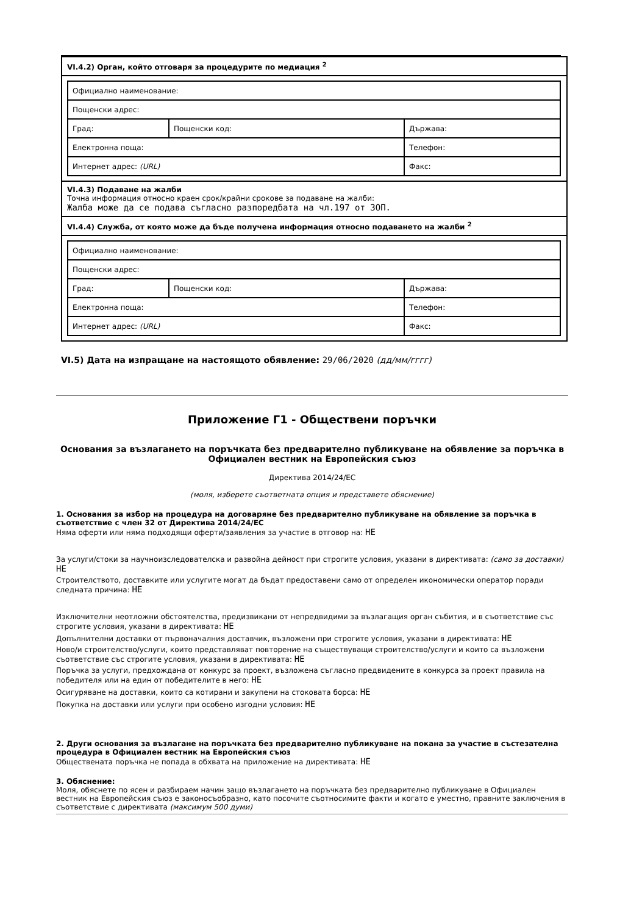VI.4.2) Орган, който отговаря за процедурите по медиация <sup>2</sup>
| Официално наименование: | | |
| Пощенски адрес: | | |
| Град: | Пощенски код: | Държава: |
| Електронна поща: | | Телефон: |
| Интернет адрес: (URL) | | Факс: |
VI.4.3) Подаване на жалби
Точна информация относно краен срок/крайни срокове за подаване на жалби:
Жалба може да се подава съгласно разпоредбата на чл.197 от ЗОП.
VI.4.4) Служба, от която може да бъде получена информация относно подаването на жалби <sup>2</sup>
| Официално наименование: | | |
| Пощенски адрес: | | |
| Град: | Пощенски код: | Държава: |
| Електронна поща: | | Телефон: |
| Интернет адрес: (URL) | | Факс: |
VI.5) Дата на изпращане на настоящото обявление: 29/06/2020 (дд/мм/гггг)
Приложение Г1 - Обществени поръчки
Основания за възлагането на поръчката без предварително публикуване на обявление за поръчка в Официален вестник на Европейския съюз
Директива 2014/24/ЕС
(моля, изберете съответната опция и представете обяснение)
1. Основания за избор на процедура на договаряне без предварително публикуване на обявление за поръчка в съответствие с член 32 от Директива 2014/24/ЕС
Няма оферти или няма подходящи оферти/заявления за участие в отговор на: НЕ
За услуги/стоки за научноизследователска и развойна дейност при строгите условия, указани в директивата: (само за доставки) НЕ
Строителството, доставките или услугите могат да бъдат предоставени само от определен икономически оператор поради следната причина: НЕ
Изключителни неотложни обстоятелства, предизвикани от непредвидими за възлагащия орган събития, и в съответствие със строгите условия, указани в директивата: НЕ
Допълнителни доставки от първоначалния доставчик, възложени при строгите условия, указани в директивата: НЕ
Ново/и строителство/услуги, които представляват повторение на съществуващи строителство/услуги и които са възложени съответствие със строгите условия, указани в директивата: НЕ
Поръчка за услуги, предхождана от конкурс за проект, възложена съгласно предвидените в конкурса за проект правила на победителя или на един от победителите в него: НЕ
Осигуряване на доставки, които са котирани и закупени на стоковата борса: НЕ
Покупка на доставки или услуги при особено изгодни условия: НЕ
2. Други основания за възлагане на поръчката без предварително публикуване на покана за участие в състезателна процедура в Официален вестник на Европейския съюз
Обществената поръчка не попада в обхвата на приложение на директивата: НЕ
3. Обяснение:
Моля, обяснете по ясен и разбираем начин защо възлагането на поръчката без предварително публикуване в Официален вестник на Европейския съюз е законосъобразно, като посочите съотносимите факти и когато е уместно, правните заключения в съответствие с директивата (максимум 500 думи)